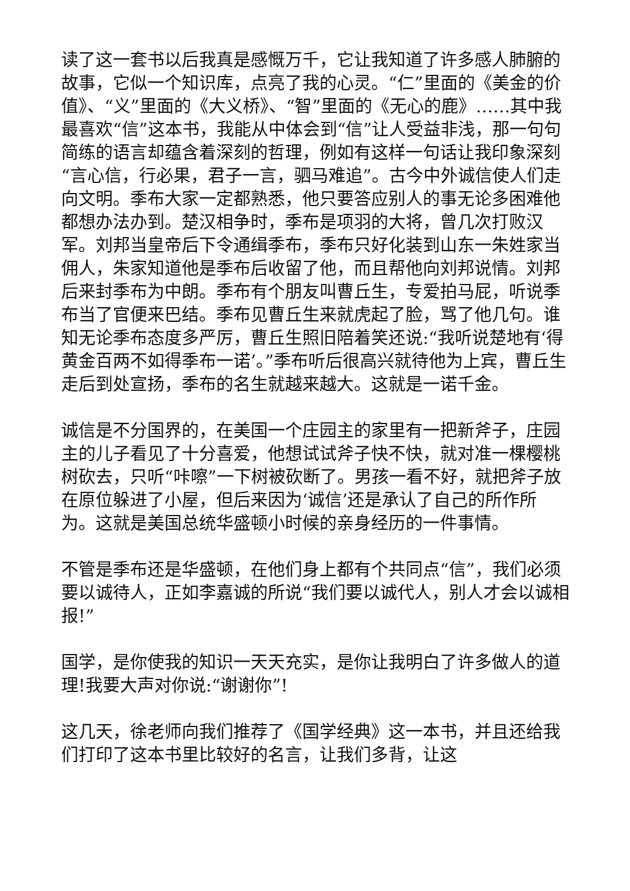读了这一套书以后我真是感慨万千，它让我知道了许多感人肺腑的故事，它似一个知识库，点亮了我的心灵。“仁”里面的《美金的价值》、“义”里面的《大义桥》、“智”里面的《无心的鹿》……其中我最喜欢“信”这本书，我能从中体会到“信”让人受益非浅，那一句句简练的语言却蕴含着深刻的哲理，例如有这样一句话让我印象深刻“言心信，行必果，君子一言，驷马难追”。古今中外诚信使人们走向文明。季布大家一定都熟悉，他只要答应别人的事无论多困难他都想办法办到。楚汉相争时，季布是项羽的大将，曾几次打败汉军。刘邦当皇帝后下令通缉季布，季布只好化装到山东一朱姓家当佣人，朱家知道他是季布后收留了他，而且帮他向刘邦说情。刘邦后来封季布为中朗。季布有个朋友叫曹丘生，专爱拍马屁，听说季布当了官便来巴结。季布见曹丘生来就虎起了脸，骂了他几句。谁知无论季布态度多严厉，曹丘生照旧陪着笑还说:“我听说楚地有‘得黄金百两不如得季布一诺’。”季布听后很高兴就待他为上宾，曹丘生走后到处宣扬，季布的名生就越来越大。这就是一诺千金。
诚信是不分国界的，在美国一个庄园主的家里有一把新斧子，庄园主的儿子看见了十分喜爱，他想试试斧子快不快，就对准一棵樱桃树砍去，只听“咔嚓”一下树被砍断了。男孩一看不好，就把斧子放在原位躲进了小屋，但后来因为‘诚信’还是承认了自己的所作所为。这就是美国总统华盛顿小时候的亲身经历的一件事情。
不管是季布还是华盛顿，在他们身上都有个共同点“信”，我们必须要以诚待人，正如李嘉诚的所说“我们要以诚代人，别人才会以诚相报!”
国学，是你使我的知识一天天充实，是你让我明白了许多做人的道理!我要大声对你说:“谢谢你”!
这几天，徐老师向我们推荐了《国学经典》这一本书，并且还给我们打印了这本书里比较好的名言，让我们多背，让这